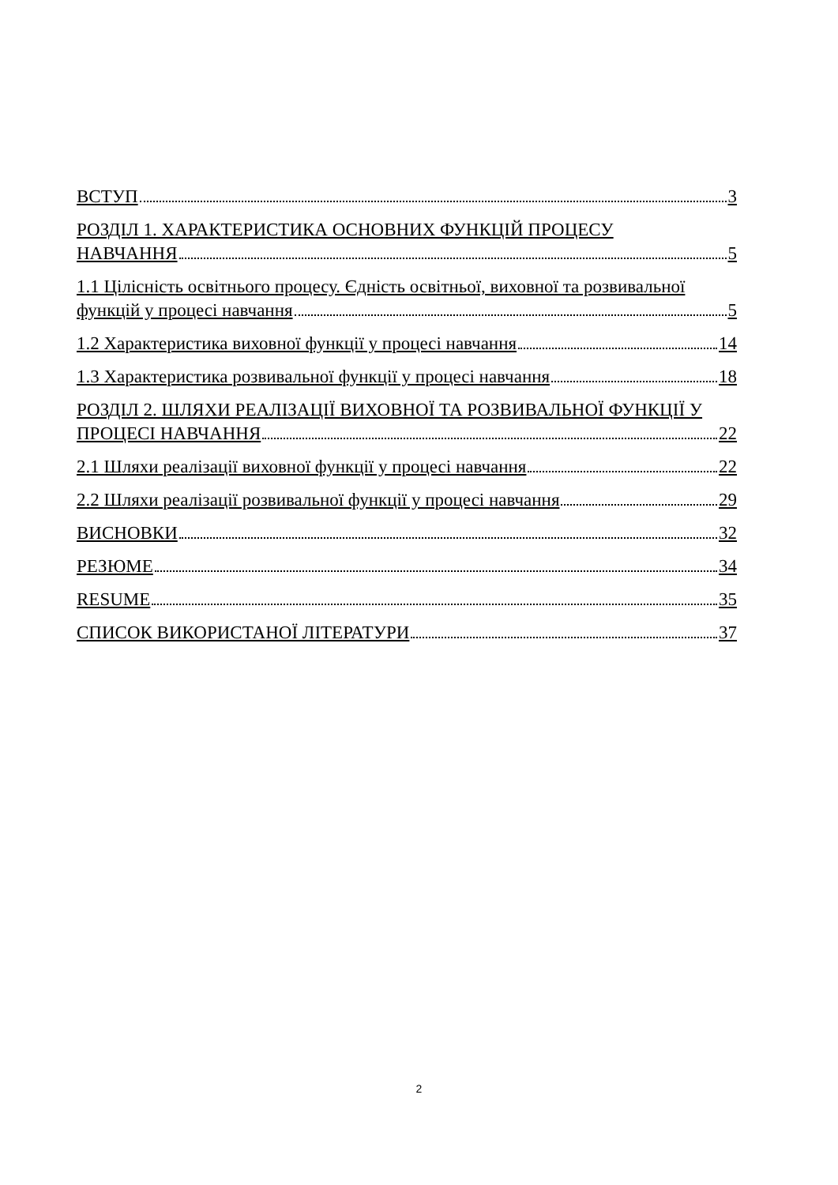ВСТУП 3
РОЗДІЛ 1. ХАРАКТЕРИСТИКА ОСНОВНИХ ФУНКЦІЙ ПРОЦЕСУ
НАВЧАННЯ 5
1.1 Цілісність освітнього процесу. Єдність освітньої, виховної та розвивальної
функцій у процесі навчання 5
1.2 Характеристика виховної функції у процесі навчання 14
1.3 Характеристика розвивальної функції у процесі навчання 18
РОЗДІЛ 2. ШЛЯХИ РЕАЛІЗАЦІЇ ВИХОВНОЇ ТА РОЗВИВАЛЬНОЇ ФУНКЦІЇ У
ПРОЦЕСІ НАВЧАННЯ 22
2.1 Шляхи реалізації виховної функції у процесі навчання 22
2.2 Шляхи реалізації розвивальної функції у процесі навчання 29
ВИСНОВКИ 32
РЕЗЮМЕ 34
RESUME 35
СПИСОК ВИКОРИСТАНОЇ ЛІТЕРАТУРИ 37
2